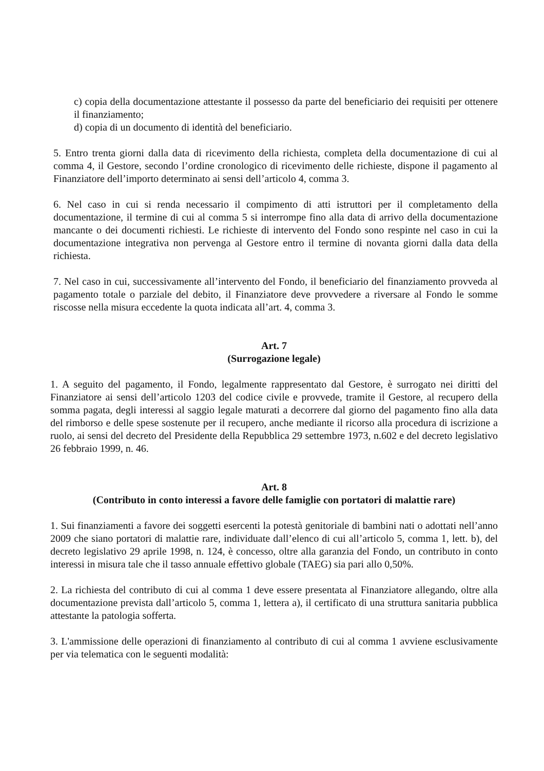c) copia della documentazione attestante il possesso da parte del beneficiario dei requisiti per ottenere il finanziamento;
d) copia di un documento di identità del beneficiario.
5. Entro trenta giorni dalla data di ricevimento della richiesta, completa della documentazione di cui al comma 4, il Gestore, secondo l’ordine cronologico di ricevimento delle richieste, dispone il pagamento al Finanziatore dell’importo determinato ai sensi dell’articolo 4, comma 3.
6. Nel caso in cui si renda necessario il compimento di atti istruttori per il completamento della documentazione, il termine di cui al comma 5 si interrompe fino alla data di arrivo della documentazione mancante o dei documenti richiesti. Le richieste di intervento del Fondo sono respinte nel caso in cui la documentazione integrativa non pervenga al Gestore entro il termine di novanta giorni dalla data della richiesta.
7. Nel caso in cui, successivamente all’intervento del Fondo, il beneficiario del finanziamento provveda al pagamento totale o parziale del debito, il Finanziatore deve provvedere a riversare al Fondo le somme riscosse nella misura eccedente la quota indicata all’art. 4, comma 3.
Art. 7
(Surrogazione legale)
1. A seguito del pagamento, il Fondo, legalmente rappresentato dal Gestore, è surrogato nei diritti del Finanziatore ai sensi dell’articolo 1203 del codice civile e provvede, tramite il Gestore, al recupero della somma pagata, degli interessi al saggio legale maturati a decorrere dal giorno del pagamento fino alla data del rimborso e delle spese sostenute per il recupero, anche mediante il ricorso alla procedura di iscrizione a ruolo, ai sensi del decreto del Presidente della Repubblica 29 settembre 1973, n.602 e del decreto legislativo 26 febbraio 1999, n. 46.
Art. 8
(Contributo in conto interessi a favore delle famiglie con portatori di malattie rare)
1. Sui finanziamenti a favore dei soggetti esercenti la potestà genitoriale di bambini nati o adottati nell’anno 2009 che siano portatori di malattie rare, individuate dall’elenco di cui all’articolo 5, comma 1, lett. b), del decreto legislativo 29 aprile 1998, n. 124, è concesso, oltre alla garanzia del Fondo, un contributo in conto interessi in misura tale che il tasso annuale effettivo globale (TAEG) sia pari allo 0,50%.
2. La richiesta del contributo di cui al comma 1 deve essere presentata al Finanziatore allegando, oltre alla documentazione prevista dall’articolo 5, comma 1, lettera a), il certificato di una struttura sanitaria pubblica attestante la patologia sofferta.
3. L'ammissione delle operazioni di finanziamento al contributo di cui al comma 1 avviene esclusivamente per via telematica con le seguenti modalità: